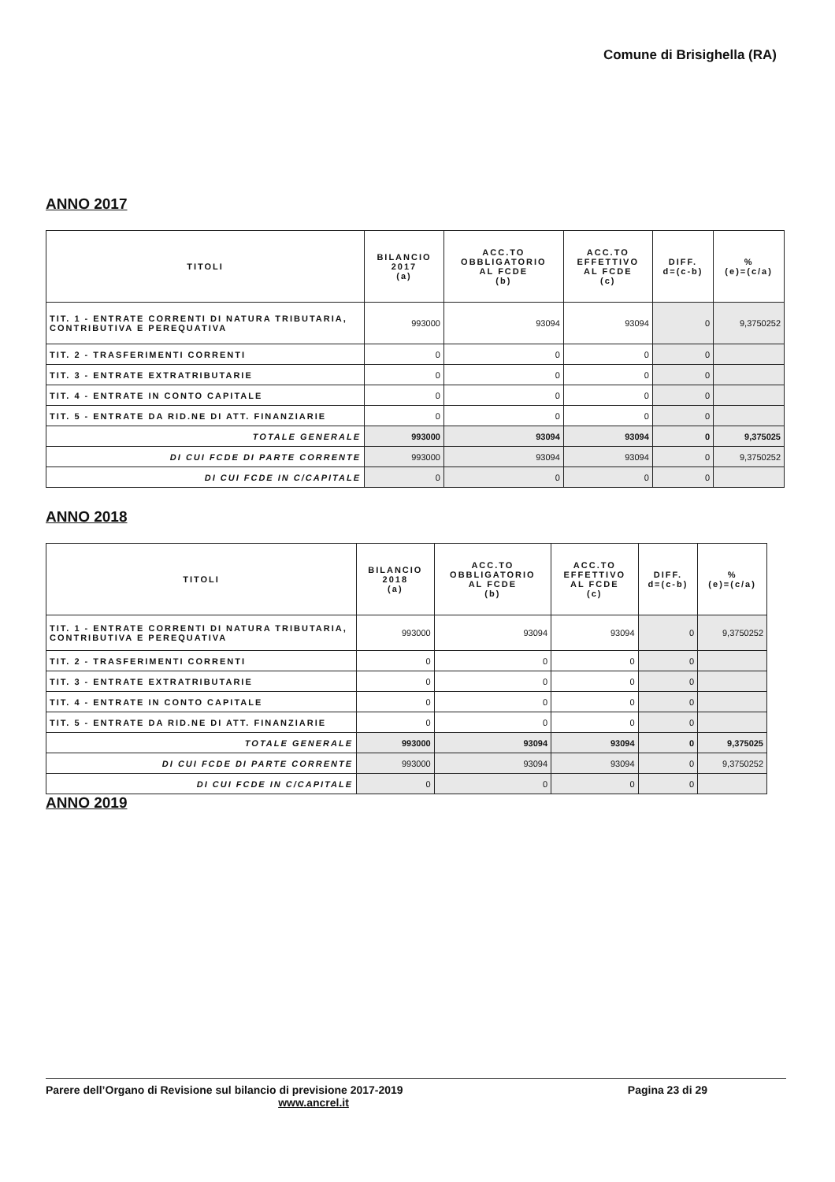Comune di Brisighella (RA)
ANNO 2017
| TITOLI | BILANCIO 2017 (a) | ACC.TO OBBLIGATORIO AL FCDE (b) | ACC.TO EFFETTIVO AL FCDE (c) | DIFF. d=(c-b) | % (e)=(c/a) |
| --- | --- | --- | --- | --- | --- |
| TIT. 1 - ENTRATE CORRENTI DI NATURA TRIBUTARIA, CONTRIBUTIVA E PEREQUATIVA | 993000 | 93094 | 93094 | 0 | 9,3750252 |
| TIT. 2 - TRASFERIMENTI CORRENTI | 0 | 0 | 0 | 0 | |
| TIT. 3 - ENTRATE EXTRATRIBUTARIE | 0 | 0 | 0 | 0 | |
| TIT. 4 - ENTRATE IN CONTO CAPITALE | 0 | 0 | 0 | 0 | |
| TIT. 5 - ENTRATE DA RID.NE DI ATT. FINANZIARIE | 0 | 0 | 0 | 0 | |
| TOTALE GENERALE | 993000 | 93094 | 93094 | 0 | 9,375025 |
| DI CUI FCDE DI PARTE CORRENTE | 993000 | 93094 | 93094 | 0 | 9,3750252 |
| DI CUI FCDE IN C/CAPITALE | 0 | 0 | 0 | 0 | |
ANNO 2018
| TITOLI | BILANCIO 2018 (a) | ACC.TO OBBLIGATORIO AL FCDE (b) | ACC.TO EFFETTIVO AL FCDE (c) | DIFF. d=(c-b) | % (e)=(c/a) |
| --- | --- | --- | --- | --- | --- |
| TIT. 1 - ENTRATE CORRENTI DI NATURA TRIBUTARIA, CONTRIBUTIVA E PEREQUATIVA | 993000 | 93094 | 93094 | 0 | 9,3750252 |
| TIT. 2 - TRASFERIMENTI CORRENTI | 0 | 0 | 0 | 0 | |
| TIT. 3 - ENTRATE EXTRATRIBUTARIE | 0 | 0 | 0 | 0 | |
| TIT. 4 - ENTRATE IN CONTO CAPITALE | 0 | 0 | 0 | 0 | |
| TIT. 5 - ENTRATE DA RID.NE DI ATT. FINANZIARIE | 0 | 0 | 0 | 0 | |
| TOTALE GENERALE | 993000 | 93094 | 93094 | 0 | 9,375025 |
| DI CUI FCDE DI PARTE CORRENTE | 993000 | 93094 | 93094 | 0 | 9,3750252 |
| DI CUI FCDE IN C/CAPITALE | 0 | 0 | 0 | 0 | |
ANNO 2019
Parere dell’Organo di Revisione sul bilancio di previsione 2017-2019 Pagina 23 di 29
www.ancrel.it